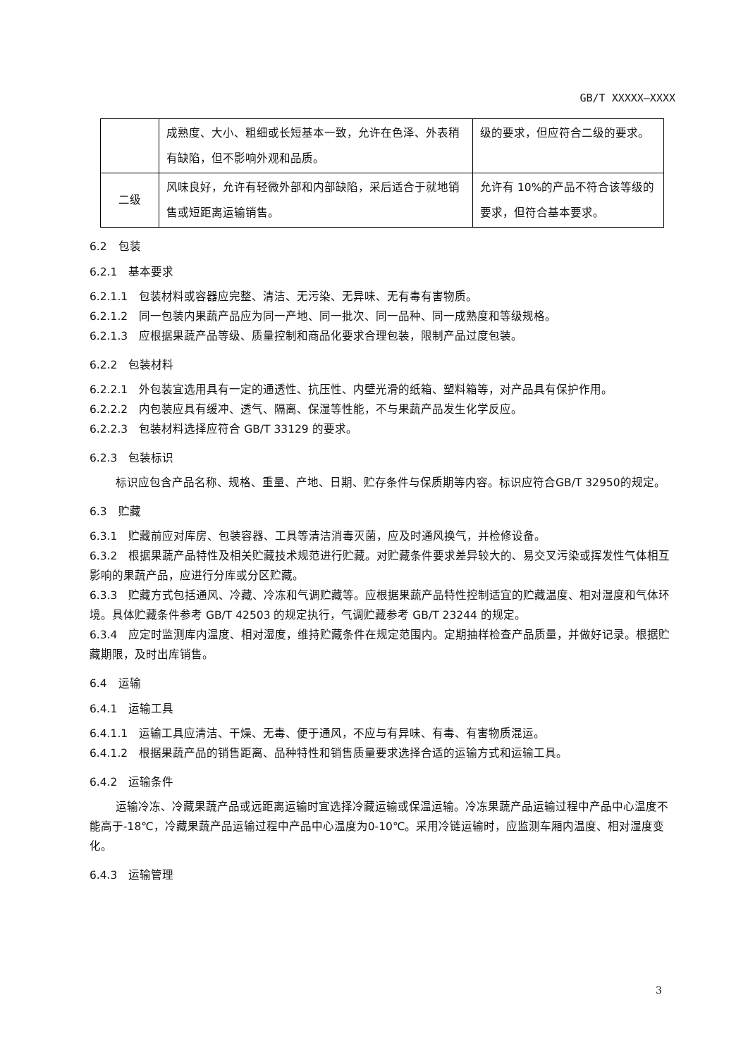GB/T XXXXX—XXXX
| | 成熟度、大小、粗细或长短基本一致，允许在色泽、外表稍有缺陷，但不影响外观和品质。 | 级的要求，但应符合二级的要求。 |
| 二级 | 风味良好，允许有轻微外部和内部缺陷，采后适合于就地销售或短距离运输销售。 | 允许有 10%的产品不符合该等级的要求，但符合基本要求。 |
6.2　包装
6.2.1　基本要求
6.2.1.1　包装材料或容器应完整、清洁、无污染、无异味、无有毒有害物质。
6.2.1.2　同一包装内果蔬产品应为同一产地、同一批次、同一品种、同一成熟度和等级规格。
6.2.1.3　应根据果蔬产品等级、质量控制和商品化要求合理包装，限制产品过度包装。
6.2.2　包装材料
6.2.2.1　外包装宜选用具有一定的通透性、抗压性、内壁光滑的纸箱、塑料箱等，对产品具有保护作用。
6.2.2.2　内包装应具有缓冲、透气、隔离、保湿等性能，不与果蔬产品发生化学反应。
6.2.2.3　包装材料选择应符合 GB/T 33129 的要求。
6.2.3　包装标识
标识应包含产品名称、规格、重量、产地、日期、贮存条件与保质期等内容。标识应符合GB/T 32950的规定。
6.3　贮藏
6.3.1　贮藏前应对库房、包装容器、工具等清洁消毒灭菌，应及时通风换气，并检修设备。
6.3.2　根据果蔬产品特性及相关贮藏技术规范进行贮藏。对贮藏条件要求差异较大的、易交叉污染或挥发性气体相互影响的果蔬产品，应进行分库或分区贮藏。
6.3.3　贮藏方式包括通风、冷藏、冷冻和气调贮藏等。应根据果蔬产品特性控制适宜的贮藏温度、相对湿度和气体环境。具体贮藏条件参考 GB/T 42503 的规定执行，气调贮藏参考 GB/T 23244 的规定。
6.3.4　应定时监测库内温度、相对湿度，维持贮藏条件在规定范围内。定期抽样检查产品质量，并做好记录。根据贮藏期限，及时出库销售。
6.4　运输
6.4.1　运输工具
6.4.1.1　运输工具应清洁、干燥、无毒、便于通风，不应与有异味、有毒、有害物质混运。
6.4.1.2　根据果蔬产品的销售距离、品种特性和销售质量要求选择合适的运输方式和运输工具。
6.4.2　运输条件
运输冷冻、冷藏果蔬产品或远距离运输时宜选择冷藏运输或保温运输。冷冻果蔬产品运输过程中产品中心温度不能高于-18℃，冷藏果蔬产品运输过程中产品中心温度为0-10℃。采用冷链运输时，应监测车厢内温度、相对湿度变化。
6.4.3　运输管理
3